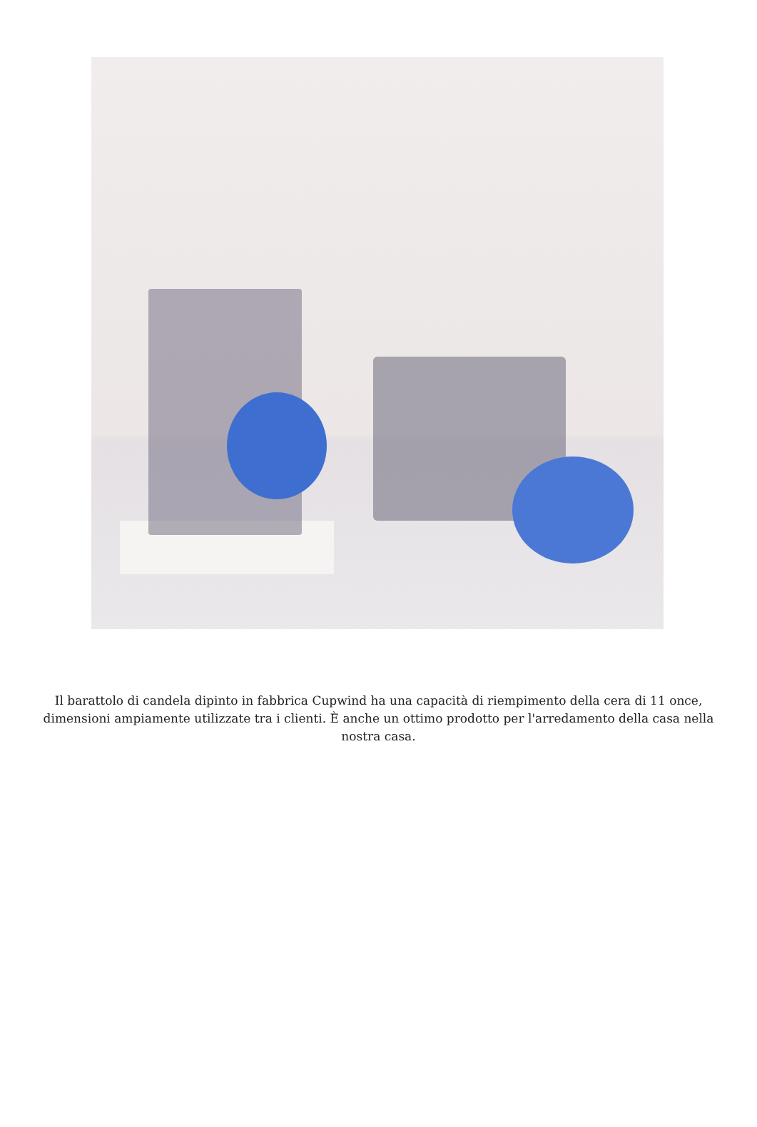Il barattolo di candela dipinto in fabbrica Cupwind ha una capacità di riempimento della cera di 11 once, dimensioni ampiamente utilizzate tra i clienti. È anche un ottimo prodotto per l'arredamento della casa nella nostra casa.